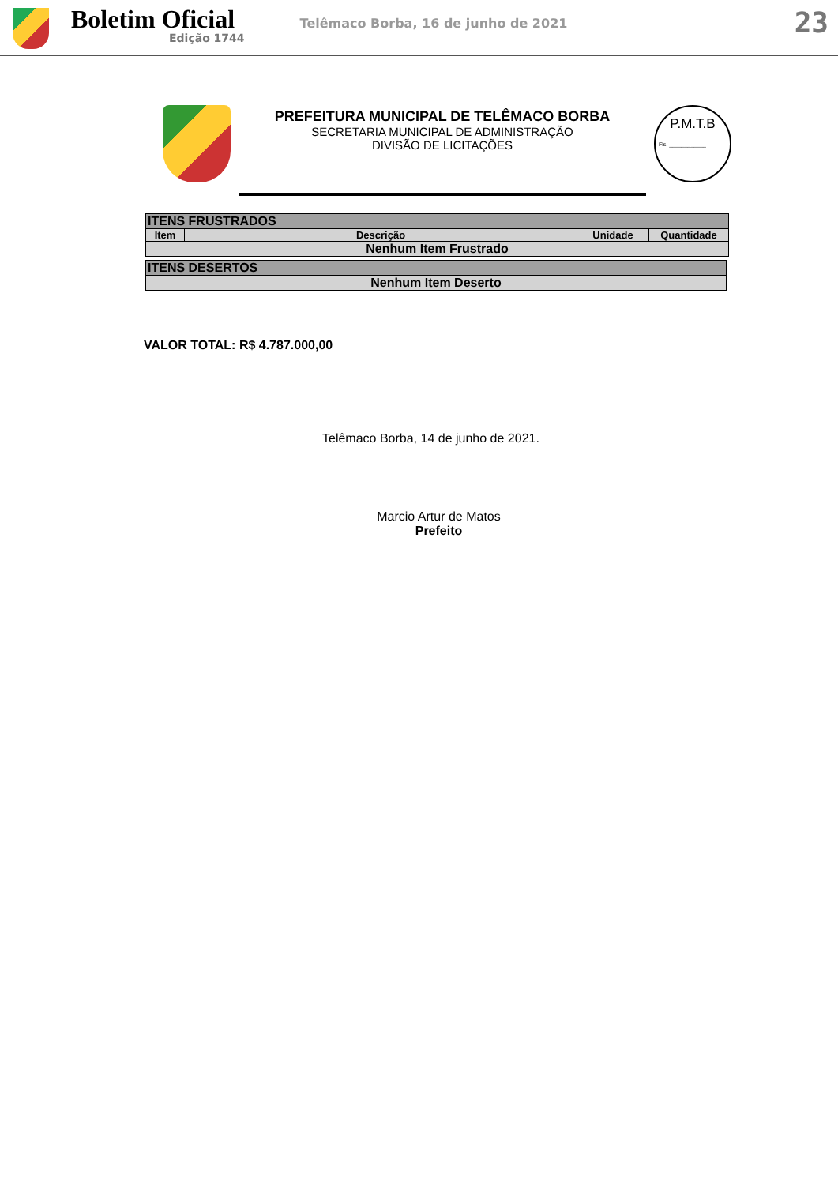Boletim Oficial
Edição 1744
Telêmaco Borba, 16 de junho de 2021
23
PREFEITURA MUNICIPAL DE TELÊMACO BORBA
SECRETARIA MUNICIPAL DE ADMINISTRAÇÃO
DIVISÃO DE LICITAÇÕES
P.M.T.B
Fls. ____________
| ITENS FRUSTRADOS | | | |
| --- | --- | --- | --- |
| Item | Descrição | Unidade | Quantidade |
| Nenhum Item Frustrado | | | |
| ITENS DESERTOS |
| --- |
| Nenhum Item Deserto |
VALOR TOTAL: R$ 4.787.000,00
Telêmaco Borba, 14 de junho de 2021.
Marcio Artur de Matos
Prefeito